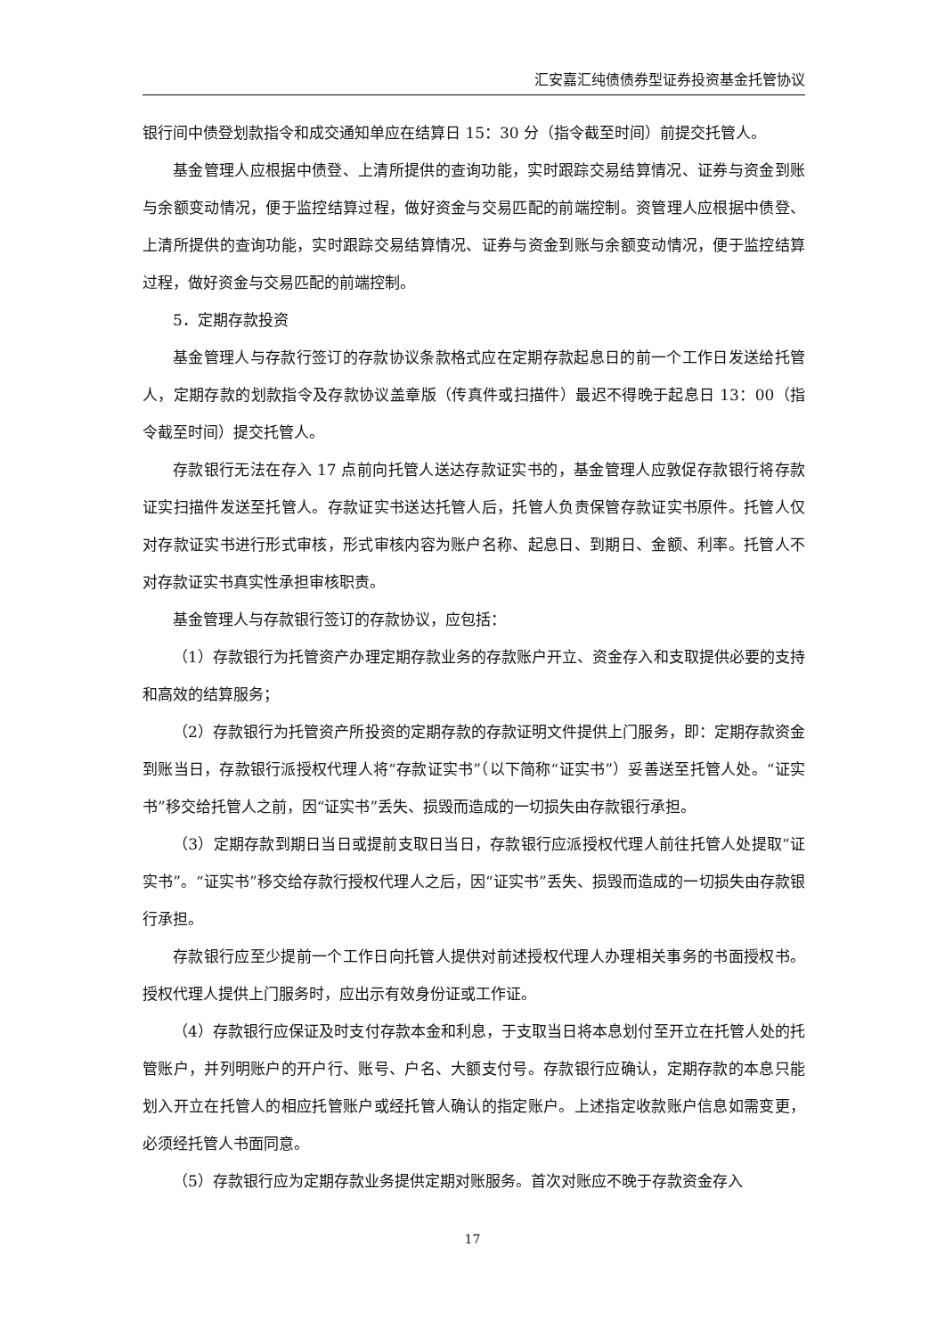汇安嘉汇纯债债券型证券投资基金托管协议
银行间中债登划款指令和成交通知单应在结算日 15：30 分（指令截至时间）前提交托管人。
基金管理人应根据中债登、上清所提供的查询功能，实时跟踪交易结算情况、证券与资金到账与余额变动情况，便于监控结算过程，做好资金与交易匹配的前端控制。资管理人应根据中债登、上清所提供的查询功能，实时跟踪交易结算情况、证券与资金到账与余额变动情况，便于监控结算过程，做好资金与交易匹配的前端控制。
5．定期存款投资
基金管理人与存款行签订的存款协议条款格式应在定期存款起息日的前一个工作日发送给托管人，定期存款的划款指令及存款协议盖章版（传真件或扫描件）最迟不得晚于起息日 13：00（指令截至时间）提交托管人。
存款银行无法在存入 17 点前向托管人送达存款证实书的，基金管理人应敦促存款银行将存款证实扫描件发送至托管人。存款证实书送达托管人后，托管人负责保管存款证实书原件。托管人仅对存款证实书进行形式审核，形式审核内容为账户名称、起息日、到期日、金额、利率。托管人不对存款证实书真实性承担审核职责。
基金管理人与存款银行签订的存款协议，应包括：
（1）存款银行为托管资产办理定期存款业务的存款账户开立、资金存入和支取提供必要的支持和高效的结算服务；
（2）存款银行为托管资产所投资的定期存款的存款证明文件提供上门服务，即：定期存款资金到账当日，存款银行派授权代理人将“存款证实书”（以下简称“证实书”）妥善送至托管人处。“证实书”移交给托管人之前，因“证实书”丢失、损毁而造成的一切损失由存款银行承担。
（3）定期存款到期日当日或提前支取日当日，存款银行应派授权代理人前往托管人处提取“证实书”。“证实书”移交给存款行授权代理人之后，因“证实书”丢失、损毁而造成的一切损失由存款银行承担。
存款银行应至少提前一个工作日向托管人提供对前述授权代理人办理相关事务的书面授权书。授权代理人提供上门服务时，应出示有效身份证或工作证。
（4）存款银行应保证及时支付存款本金和利息，于支取当日将本息划付至开立在托管人处的托管账户，并列明账户的开户行、账号、户名、大额支付号。存款银行应确认，定期存款的本息只能划入开立在托管人的相应托管账户或经托管人确认的指定账户。上述指定收款账户信息如需变更，必须经托管人书面同意。
（5）存款银行应为定期存款业务提供定期对账服务。首次对账应不晚于存款资金存入
17